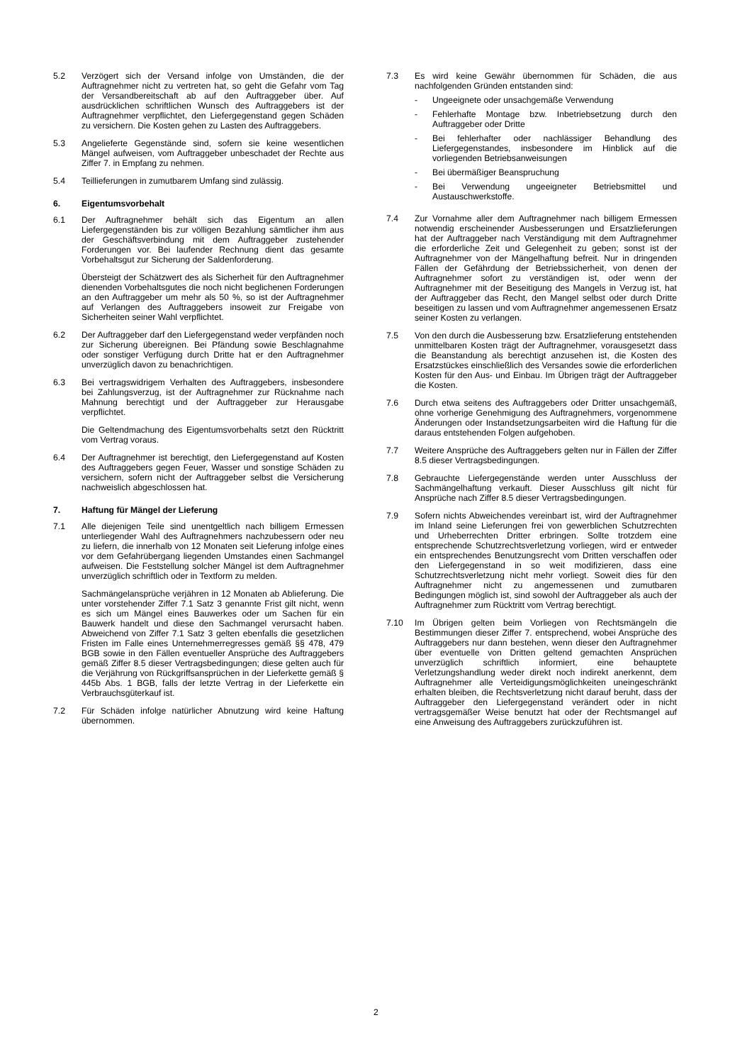5.2 Verzögert sich der Versand infolge von Umständen, die der Auftragnehmer nicht zu vertreten hat, so geht die Gefahr vom Tag der Versandbereitschaft ab auf den Auftraggeber über. Auf ausdrücklichen schriftlichen Wunsch des Auftraggebers ist der Auftragnehmer verpflichtet, den Liefergegenstand gegen Schäden zu versichern. Die Kosten gehen zu Lasten des Auftraggebers.
5.3 Angelieferte Gegenstände sind, sofern sie keine wesentlichen Mängel aufweisen, vom Auftraggeber unbeschadet der Rechte aus Ziffer 7. in Empfang zu nehmen.
5.4 Teillieferungen in zumutbarem Umfang sind zulässig.
6. Eigentumsvorbehalt
6.1 Der Auftragnehmer behält sich das Eigentum an allen Liefergegenständen bis zur völligen Bezahlung sämtlicher ihm aus der Geschäftsverbindung mit dem Auftraggeber zustehender Forderungen vor. Bei laufender Rechnung dient das gesamte Vorbehaltsgut zur Sicherung der Saldenforderung.
Übersteigt der Schätzwert des als Sicherheit für den Auftragnehmer dienenden Vorbehaltsgutes die noch nicht beglichenen Forderungen an den Auftraggeber um mehr als 50 %, so ist der Auftragnehmer auf Verlangen des Auftraggebers insoweit zur Freigabe von Sicherheiten seiner Wahl verpflichtet.
6.2 Der Auftraggeber darf den Liefergegenstand weder verpfänden noch zur Sicherung übereignen. Bei Pfändung sowie Beschlagnahme oder sonstiger Verfügung durch Dritte hat er den Auftragnehmer unverzüglich davon zu benachrichtigen.
6.3 Bei vertragswidrigem Verhalten des Auftraggebers, insbesondere bei Zahlungsverzug, ist der Auftragnehmer zur Rücknahme nach Mahnung berechtigt und der Auftraggeber zur Herausgabe verpflichtet.
Die Geltendmachung des Eigentumsvorbehalts setzt den Rücktritt vom Vertrag voraus.
6.4 Der Auftragnehmer ist berechtigt, den Liefergegenstand auf Kosten des Auftraggebers gegen Feuer, Wasser und sonstige Schäden zu versichern, sofern nicht der Auftraggeber selbst die Versicherung nachweislich abgeschlossen hat.
7. Haftung für Mängel der Lieferung
7.1 Alle diejenigen Teile sind unentgeltlich nach billigem Ermessen unterliegender Wahl des Auftragnehmers nachzubessern oder neu zu liefern, die innerhalb von 12 Monaten seit Lieferung infolge eines vor dem Gefahrübergang liegenden Umstandes einen Sachmangel aufweisen. Die Feststellung solcher Mängel ist dem Auftragnehmer unverzüglich schriftlich oder in Textform zu melden.
Sachmängelansprüche verjähren in 12 Monaten ab Ablieferung. Die unter vorstehender Ziffer 7.1 Satz 3 genannte Frist gilt nicht, wenn es sich um Mängel eines Bauwerkes oder um Sachen für ein Bauwerk handelt und diese den Sachmangel verursacht haben. Abweichend von Ziffer 7.1 Satz 3 gelten ebenfalls die gesetzlichen Fristen im Falle eines Unternehmerregresses gemäß §§ 478, 479 BGB sowie in den Fällen eventueller Ansprüche des Auftraggebers gemäß Ziffer 8.5 dieser Vertragsbedingungen; diese gelten auch für die Verjährung von Rückgriffsansprüchen in der Lieferkette gemäß § 445b Abs. 1 BGB, falls der letzte Vertrag in der Lieferkette ein Verbrauchsgüterkauf ist.
7.2 Für Schäden infolge natürlicher Abnutzung wird keine Haftung übernommen.
7.3 Es wird keine Gewähr übernommen für Schäden, die aus nachfolgenden Gründen entstanden sind:
- Ungeeignete oder unsachgemäße Verwendung
- Fehlerhafte Montage bzw. Inbetriebsetzung durch den Auftraggeber oder Dritte
- Bei fehlerhafter oder nachlässiger Behandlung des Liefergegenstandes, insbesondere im Hinblick auf die vorliegenden Betriebsanweisungen
- Bei übermäßiger Beanspruchung
- Bei Verwendung ungeeigneter Betriebsmittel und Austauschwerkstoffe.
7.4 Zur Vornahme aller dem Auftragnehmer nach billigem Ermessen notwendig erscheinender Ausbesserungen und Ersatzlieferungen hat der Auftraggeber nach Verständigung mit dem Auftragnehmer die erforderliche Zeit und Gelegenheit zu geben; sonst ist der Auftragnehmer von der Mängelhaftung befreit. Nur in dringenden Fällen der Gefährdung der Betriebssicherheit, von denen der Auftragnehmer sofort zu verständigen ist, oder wenn der Auftragnehmer mit der Beseitigung des Mangels in Verzug ist, hat der Auftraggeber das Recht, den Mangel selbst oder durch Dritte beseitigen zu lassen und vom Auftragnehmer angemessenen Ersatz seiner Kosten zu verlangen.
7.5 Von den durch die Ausbesserung bzw. Ersatzlieferung entstehenden unmittelbaren Kosten trägt der Auftragnehmer, vorausgesetzt dass die Beanstandung als berechtigt anzusehen ist, die Kosten des Ersatzstückes einschließlich des Versandes sowie die erforderlichen Kosten für den Aus- und Einbau. Im Übrigen trägt der Auftraggeber die Kosten.
7.6 Durch etwa seitens des Auftraggebers oder Dritter unsachgemäß, ohne vorherige Genehmigung des Auftragnehmers, vorgenommene Änderungen oder Instandsetzungsarbeiten wird die Haftung für die daraus entstehenden Folgen aufgehoben.
7.7 Weitere Ansprüche des Auftraggebers gelten nur in Fällen der Ziffer 8.5 dieser Vertragsbedingungen.
7.8 Gebrauchte Liefergegenstände werden unter Ausschluss der Sachmängelhaftung verkauft. Dieser Ausschluss gilt nicht für Ansprüche nach Ziffer 8.5 dieser Vertragsbedingungen.
7.9 Sofern nichts Abweichendes vereinbart ist, wird der Auftragnehmer im Inland seine Lieferungen frei von gewerblichen Schutzrechten und Urheberrechten Dritter erbringen. Sollte trotzdem eine entsprechende Schutzrechtsverletzung vorliegen, wird er entweder ein entsprechendes Benutzungsrecht vom Dritten verschaffen oder den Liefergegenstand in so weit modifizieren, dass eine Schutzrechtsverletzung nicht mehr vorliegt. Soweit dies für den Auftragnehmer nicht zu angemessenen und zumutbaren Bedingungen möglich ist, sind sowohl der Auftraggeber als auch der Auftragnehmer zum Rücktritt vom Vertrag berechtigt.
7.10 Im Übrigen gelten beim Vorliegen von Rechtsmängeln die Bestimmungen dieser Ziffer 7. entsprechend, wobei Ansprüche des Auftraggebers nur dann bestehen, wenn dieser den Auftragnehmer über eventuelle von Dritten geltend gemachten Ansprüchen unverzüglich schriftlich informiert, eine behauptete Verletzungshandlung weder direkt noch indirekt anerkennt, dem Auftragnehmer alle Verteidigungsmöglichkeiten uneingeschränkt erhalten bleiben, die Rechtsverletzung nicht darauf beruht, dass der Auftraggeber den Liefergegenstand verändert oder in nicht vertragsgemäßer Weise benutzt hat oder der Rechtsmangel auf eine Anweisung des Auftraggebers zurückzuführen ist.
2